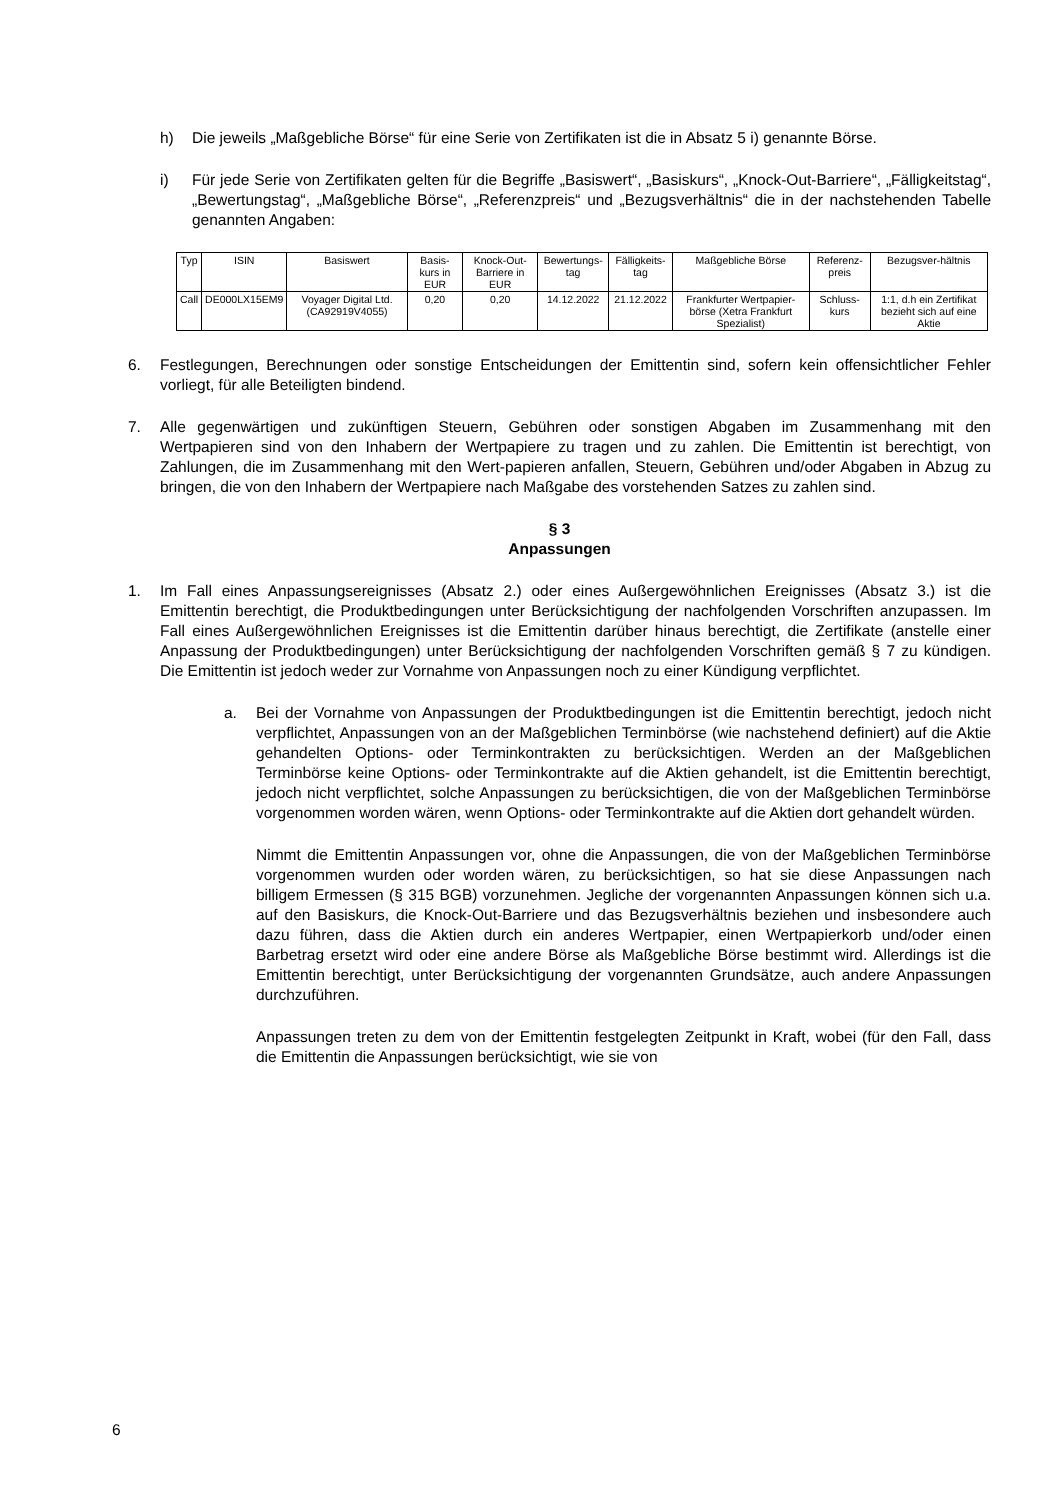h) Die jeweils „Maßgebliche Börse“ für eine Serie von Zertifikaten ist die in Absatz 5 i) genannte Börse.
i) Für jede Serie von Zertifikaten gelten für die Begriffe „Basiswert“, „Basiskurs“, „Knock-Out-Barriere“, „Fälligkeitstag“, „Bewertungstag“, „Maßgebliche Börse“, „Referenzpreis“ und „Bezugsverhältnis“ die in der nachstehenden Tabelle genannten Angaben:
| Typ | ISIN | Basiswert | Basis-kurs in EUR | Knock-Out-Barriere in EUR | Bewertungs-tag | Fälligkeits-tag | Maßgebliche Börse | Referenz-preis | Bezugsver-hältnis |
| --- | --- | --- | --- | --- | --- | --- | --- | --- | --- |
| Call | DE000LX15EM9 | Voyager Digital Ltd. (CA92919V4055) | 0,20 | 0,20 | 14.12.2022 | 21.12.2022 | Frankfurter Wertpapier-börse (Xetra Frankfurt Spezialist) | Schluss-kurs | 1:1, d.h ein Zertifikat bezieht sich auf eine Aktie |
6. Festlegungen, Berechnungen oder sonstige Entscheidungen der Emittentin sind, sofern kein offensichtlicher Fehler vorliegt, für alle Beteiligten bindend.
7. Alle gegenwärtigen und zukünftigen Steuern, Gebühren oder sonstigen Abgaben im Zusammenhang mit den Wertpapieren sind von den Inhabern der Wertpapiere zu tragen und zu zahlen. Die Emittentin ist berechtigt, von Zahlungen, die im Zusammenhang mit den Wert-papieren anfallen, Steuern, Gebühren und/oder Abgaben in Abzug zu bringen, die von den Inhabern der Wertpapiere nach Maßgabe des vorstehenden Satzes zu zahlen sind.
§ 3
Anpassungen
1. Im Fall eines Anpassungsereignisses (Absatz 2.) oder eines Außergewöhnlichen Ereignisses (Absatz 3.) ist die Emittentin berechtigt, die Produktbedingungen unter Berücksichtigung der nachfolgenden Vorschriften anzupassen. Im Fall eines Außergewöhnlichen Ereignisses ist die Emittentin darüber hinaus berechtigt, die Zertifikate (anstelle einer Anpassung der Produktbedingungen) unter Berücksichtigung der nachfolgenden Vorschriften gemäß § 7 zu kündigen. Die Emittentin ist jedoch weder zur Vornahme von Anpassungen noch zu einer Kündigung verpflichtet.
a. Bei der Vornahme von Anpassungen der Produktbedingungen ist die Emittentin berechtigt, jedoch nicht verpflichtet, Anpassungen von an der Maßgeblichen Terminbörse (wie nachstehend definiert) auf die Aktie gehandelten Options- oder Terminkontrakten zu berücksichtigen. Werden an der Maßgeblichen Terminbörse keine Options- oder Terminkontrakte auf die Aktien gehandelt, ist die Emittentin berechtigt, jedoch nicht verpflichtet, solche Anpassungen zu berücksichtigen, die von der Maßgeblichen Terminbörse vorgenommen worden wären, wenn Options- oder Terminkontrakte auf die Aktien dort gehandelt würden.
Nimmt die Emittentin Anpassungen vor, ohne die Anpassungen, die von der Maßgeblichen Terminbörse vorgenommen wurden oder worden wären, zu berücksichtigen, so hat sie diese Anpassungen nach billigem Ermessen (§ 315 BGB) vorzunehmen. Jegliche der vorgenannten Anpassungen können sich u.a. auf den Basiskurs, die Knock-Out-Barriere und das Bezugsverhältnis beziehen und insbesondere auch dazu führen, dass die Aktien durch ein anderes Wertpapier, einen Wertpapierkorb und/oder einen Barbetrag ersetzt wird oder eine andere Börse als Maßgebliche Börse bestimmt wird. Allerdings ist die Emittentin berechtigt, unter Berücksichtigung der vorgenannten Grundsätze, auch andere Anpassungen durchzuführen.
Anpassungen treten zu dem von der Emittentin festgelegten Zeitpunkt in Kraft, wobei (für den Fall, dass die Emittentin die Anpassungen berücksichtigt, wie sie von
6